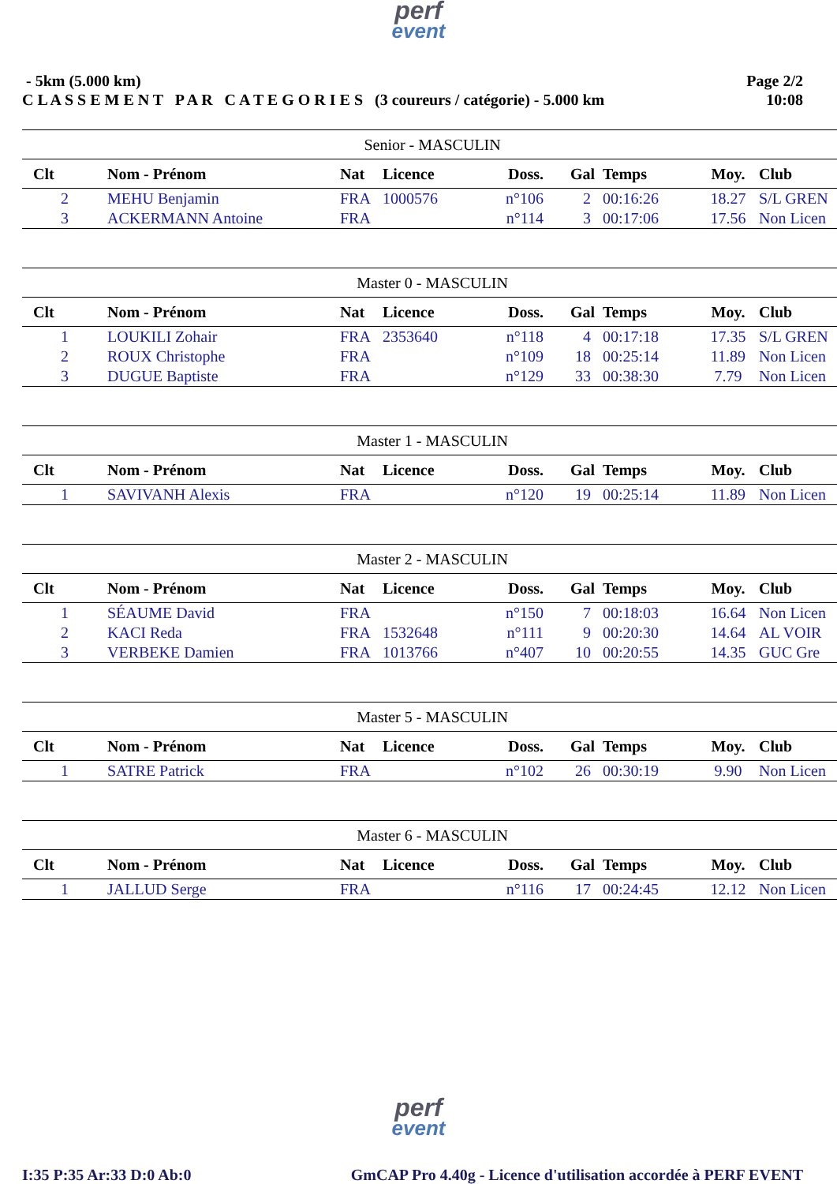perf
event
- 5km (5.000 km)
C L A S S E M E N T P A R C A T E G O R I E S (3 coureurs / catégorie) - 5.000 km
Page 2/2
10:08
| Senior - MASCULIN | | | | | | | | |
| --- | --- | --- | --- | --- | --- | --- | --- | --- |
| Clt | Nom - Prénom | Nat | Licence | Doss. | Gal | Temps | Moy. | Club |
| 2 | MEHU Benjamin | FRA | 1000576 | n°106 | 2 | 00:16:26 | 18.27 | S/L GREN |
| 3 | ACKERMANN Antoine | FRA | | n°114 | 3 | 00:17:06 | 17.56 | Non Licen |
| Master 0 - MASCULIN | | | | | | | | |
| Clt | Nom - Prénom | Nat | Licence | Doss. | Gal | Temps | Moy. | Club |
| 1 | LOUKILI Zohair | FRA | 2353640 | n°118 | 4 | 00:17:18 | 17.35 | S/L GREN |
| 2 | ROUX Christophe | FRA | | n°109 | 18 | 00:25:14 | 11.89 | Non Licen |
| 3 | DUGUE Baptiste | FRA | | n°129 | 33 | 00:38:30 | 7.79 | Non Licen |
| Master 1 - MASCULIN | | | | | | | | |
| Clt | Nom - Prénom | Nat | Licence | Doss. | Gal | Temps | Moy. | Club |
| 1 | SAVIVANH Alexis | FRA | | n°120 | 19 | 00:25:14 | 11.89 | Non Licen |
| Master 2 - MASCULIN | | | | | | | | |
| Clt | Nom - Prénom | Nat | Licence | Doss. | Gal | Temps | Moy. | Club |
| 1 | SÉAUME David | FRA | | n°150 | 7 | 00:18:03 | 16.64 | Non Licen |
| 2 | KACI Reda | FRA | 1532648 | n°111 | 9 | 00:20:30 | 14.64 | AL VOIR |
| 3 | VERBEKE Damien | FRA | 1013766 | n°407 | 10 | 00:20:55 | 14.35 | GUC Gre |
| Master 5 - MASCULIN | | | | | | | | |
| Clt | Nom - Prénom | Nat | Licence | Doss. | Gal | Temps | Moy. | Club |
| 1 | SATRE Patrick | FRA | | n°102 | 26 | 00:30:19 | 9.90 | Non Licen |
| Master 6 - MASCULIN | | | | | | | | |
| Clt | Nom - Prénom | Nat | Licence | Doss. | Gal | Temps | Moy. | Club |
| 1 | JALLUD Serge | FRA | | n°116 | 17 | 00:24:45 | 12.12 | Non Licen |
perf
event
I:35 P:35 Ar:33 D:0 Ab:0 GmCAP Pro 4.40g - Licence d'utilisation accordée à PERF EVENT